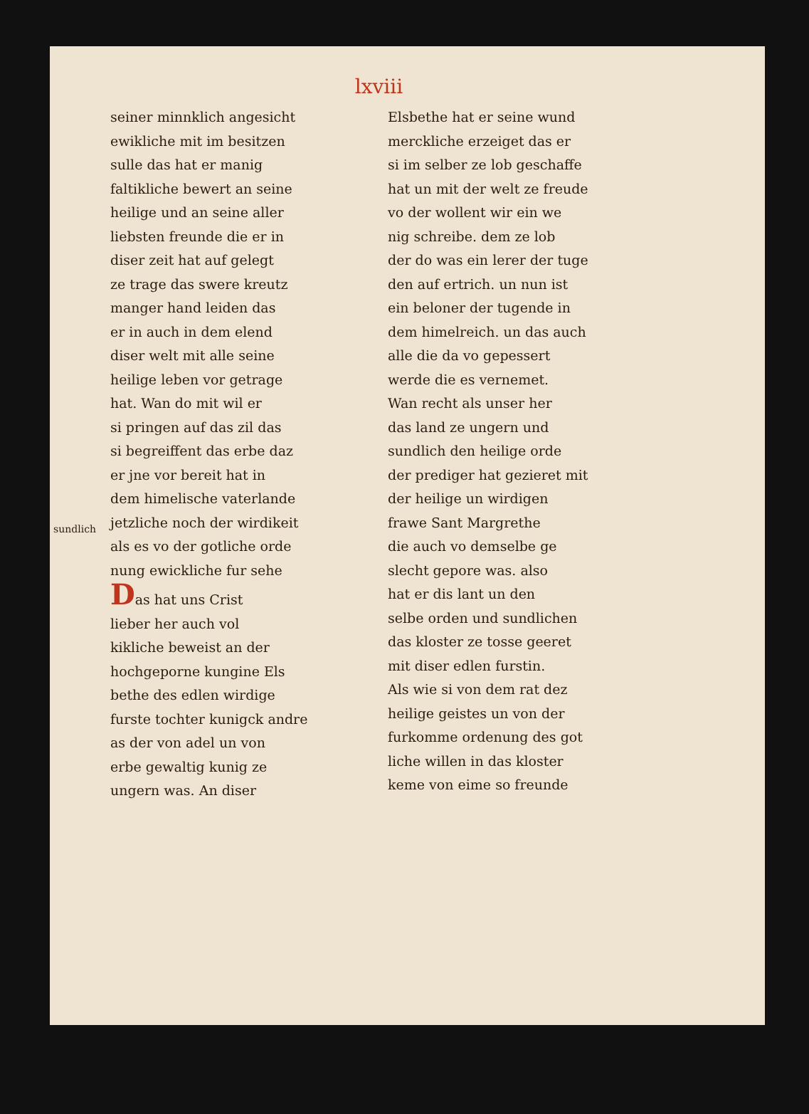lxviii
sundlich
seiner minnklich angesicht
ewikliche mit im besitzen
sulle das hat er manig
faltikliche bewert an seine
heilige und an seine aller
liebsten freunde die er in
diser zeit hat auf gelegt
ze trage das swere kreutz
manger hand leiden das
er in auch in dem elend
diser welt mit alle seine
heilige leben vor getrage
hat. Wan do mit wil er
si pringen auf das zil das
si begreiffent das erbe daz
er jne vor bereit hat in
dem himelische vaterlande
jetzliche noch der wirdikeit
als es vo der gotliche orde
nung ewickliche fur sehe
Das hat uns Crist
lieber her auch vol
kikliche beweist an der
hochgeporne kungine Els
bethe des edlen wirdige
furste tochter kunigck andre
as der von adel un von
erbe gewaltig kunig ze
ungern was. An diser
Elsbethe hat er seine wund
merckliche erzeiget das er
si im selber ze lob geschaffe
hat un mit der welt ze freude
vo der wollent wir ein we
nig schreibe. dem ze lob
der do was ein lerer der tuge
den auf ertrich. un nun ist
ein beloner der tugende in
dem himelreich. un das auch
alle die da vo gepessert
werde die es vernemet.
Wan recht als unser her
das land ze ungern und
sundlich den heilige orde
der prediger hat gezieret mit
der heilige un wirdigen
frawe Sant Margrethe
die auch vo demselbe ge
slecht gepore was. also
hat er dis lant un den
selbe orden und sundlichen
das kloster ze tosse geeret
mit diser edlen furstin.
Als wie si von dem rat dez
heilige geistes un von der
furkomme ordenung des got
liche willen in das kloster
keme von eime so freunde